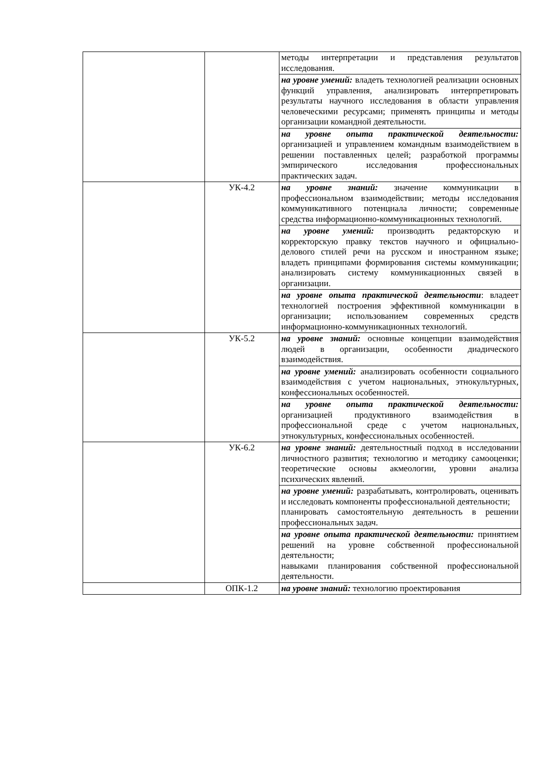| | | методы интерпретации и представления результатов исследования. |
| | | на уровне умений: владеть технологией реализации основных функций управления, анализировать интерпретировать результаты научного исследования в области управления человеческими ресурсами; применять принципы и методы организации командной деятельности. |
| | | на уровне опыта практической деятельности: организацией и управлением командным взаимодействием в решении поставленных целей; разработкой программы эмпирического исследования профессиональных практических задач. |
| | УК-4.2 | на уровне знаний: значение коммуникации в профессиональном взаимодействии; методы исследования коммуникативного потенциала личности; современные средства информационно-коммуникационных технологий. |
| | | на уровне умений: производить редакторскую и корректорскую правку текстов научного и официально-делового стилей речи на русском и иностранном языке; владеть принципами формирования системы коммуникации; анализировать систему коммуникационных связей в организации. |
| | | на уровне опыта практической деятельности : владеет технологией построения эффективной коммуникации в организации; использованием современных средств информационно-коммуникационных технологий. |
| | УК-5.2 | на уровне знаний: основные концепции взаимодействия людей в организации, особенности диадического взаимодействия. |
| | | на уровне умений: анализировать особенности социального взаимодействия с учетом национальных, этнокультурных, конфессиональных особенностей. |
| | | на уровне опыта практической деятельности: организацией продуктивного взаимодействия в профессиональной среде с учетом национальных, этнокультурных, конфессиональных особенностей. |
| | УК-6.2 | на уровне знаний: деятельностный подход в исследовании личностного развития; технологию и методику самооценки; теоретические основы акмеологии, уровни анализа психических явлений. |
| | | на уровне умений: разрабатывать, контролировать, оценивать и исследовать компоненты профессиональной деятельности; планировать самостоятельную деятельность в решении профессиональных задач. |
| | | на уровне опыта практической деятельности: принятием решений на уровне собственной профессиональной деятельности; навыками планирования собственной профессиональной деятельности. |
| | ОПК-1.2 | на уровне знаний: технологию проектирования |